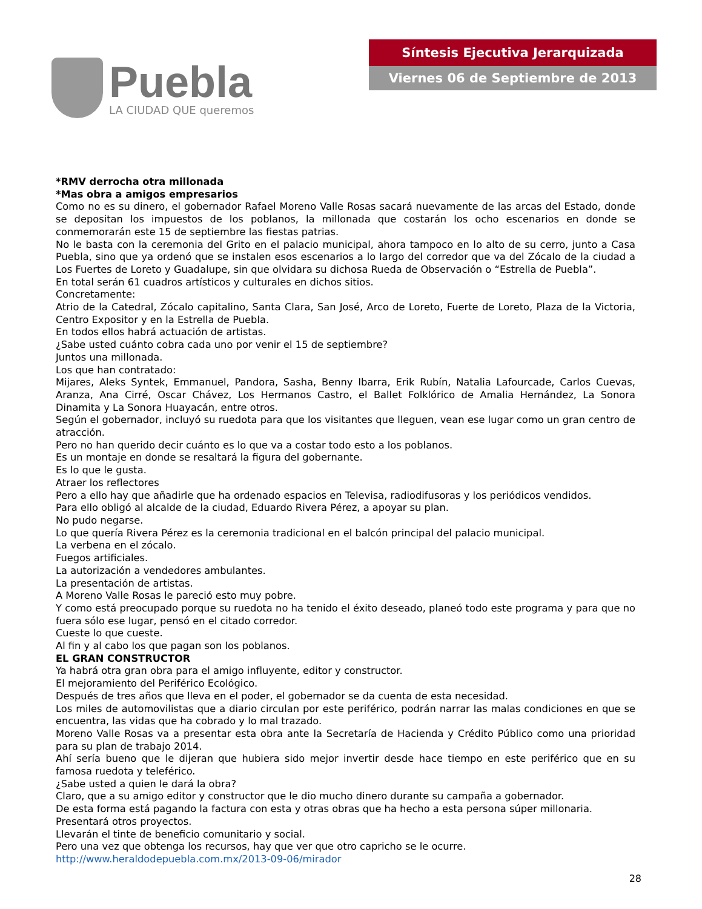Puebla
LA CIUDAD QUE queremos
Síntesis Ejecutiva Jerarquizada
Viernes 06 de Septiembre de 2013
*RMV derrocha otra millonada
*Mas obra a amigos empresarios
Como no es su dinero, el gobernador Rafael Moreno Valle Rosas sacará nuevamente de las arcas del Estado, donde se depositan los impuestos de los poblanos, la millonada que costarán los ocho escenarios en donde se conmemorarán este 15 de septiembre las fiestas patrias.
No le basta con la ceremonia del Grito en el palacio municipal, ahora tampoco en lo alto de su cerro, junto a Casa Puebla, sino que ya ordenó que se instalen esos escenarios a lo largo del corredor que va del Zócalo de la ciudad a Los Fuertes de Loreto y Guadalupe, sin que olvidara su dichosa Rueda de Observación o “Estrella de Puebla”.
En total serán 61 cuadros artísticos y culturales en dichos sitios.
Concretamente:
Atrio de la Catedral, Zócalo capitalino, Santa Clara, San José, Arco de Loreto, Fuerte de Loreto, Plaza de la Victoria, Centro Expositor y en la Estrella de Puebla.
En todos ellos habrá actuación de artistas.
¿Sabe usted cuánto cobra cada uno por venir el 15 de septiembre?
Juntos una millonada.
Los que han contratado:
Mijares, Aleks Syntek, Emmanuel, Pandora, Sasha, Benny Ibarra, Erik Rubín, Natalia Lafourcade, Carlos Cuevas, Aranza, Ana Cirré, Oscar Chávez, Los Hermanos Castro, el Ballet Folklórico de Amalia Hernández, La Sonora Dinamita y La Sonora Huayacán, entre otros.
Según el gobernador, incluyó su ruedota para que los visitantes que lleguen, vean ese lugar como un gran centro de atracción.
Pero no han querido decir cuánto es lo que va a costar todo esto a los poblanos.
Es un montaje en donde se resaltará la figura del gobernante.
Es lo que le gusta.
Atraer los reflectores
Pero a ello hay que añadirle que ha ordenado espacios en Televisa, radiodifusoras y los periódicos vendidos.
Para ello obligó al alcalde de la ciudad, Eduardo Rivera Pérez, a apoyar su plan.
No pudo negarse.
Lo que quería Rivera Pérez es la ceremonia tradicional en el balcón principal del palacio municipal.
La verbena en el zócalo.
Fuegos artificiales.
La autorización a vendedores ambulantes.
La presentación de artistas.
A Moreno Valle Rosas le pareció esto muy pobre.
Y como está preocupado porque su ruedota no ha tenido el éxito deseado, planeó todo este programa y para que no fuera sólo ese lugar, pensó en el citado corredor.
Cueste lo que cueste.
Al fin y al cabo los que pagan son los poblanos.
EL GRAN CONSTRUCTOR
Ya habrá otra gran obra para el amigo influyente, editor y constructor.
El mejoramiento del Periférico Ecológico.
Después de tres años que lleva en el poder, el gobernador se da cuenta de esta necesidad.
Los miles de automovilistas que a diario circulan por este periférico, podrán narrar las malas condiciones en que se encuentra, las vidas que ha cobrado y lo mal trazado.
Moreno Valle Rosas va a presentar esta obra ante la Secretaría de Hacienda y Crédito Público como una prioridad para su plan de trabajo 2014.
Ahí sería bueno que le dijeran que hubiera sido mejor invertir desde hace tiempo en este periférico que en su famosa ruedota y teleférico.
¿Sabe usted a quien le dará la obra?
Claro, que a su amigo editor y constructor que le dio mucho dinero durante su campaña a gobernador.
De esta forma está pagando la factura con esta y otras obras que ha hecho a esta persona súper millonaria.
Presentará otros proyectos.
Llevarán el tinte de beneficio comunitario y social.
Pero una vez que obtenga los recursos, hay que ver que otro capricho se le ocurre.
http://www.heraldodepuebla.com.mx/2013-09-06/mirador
28